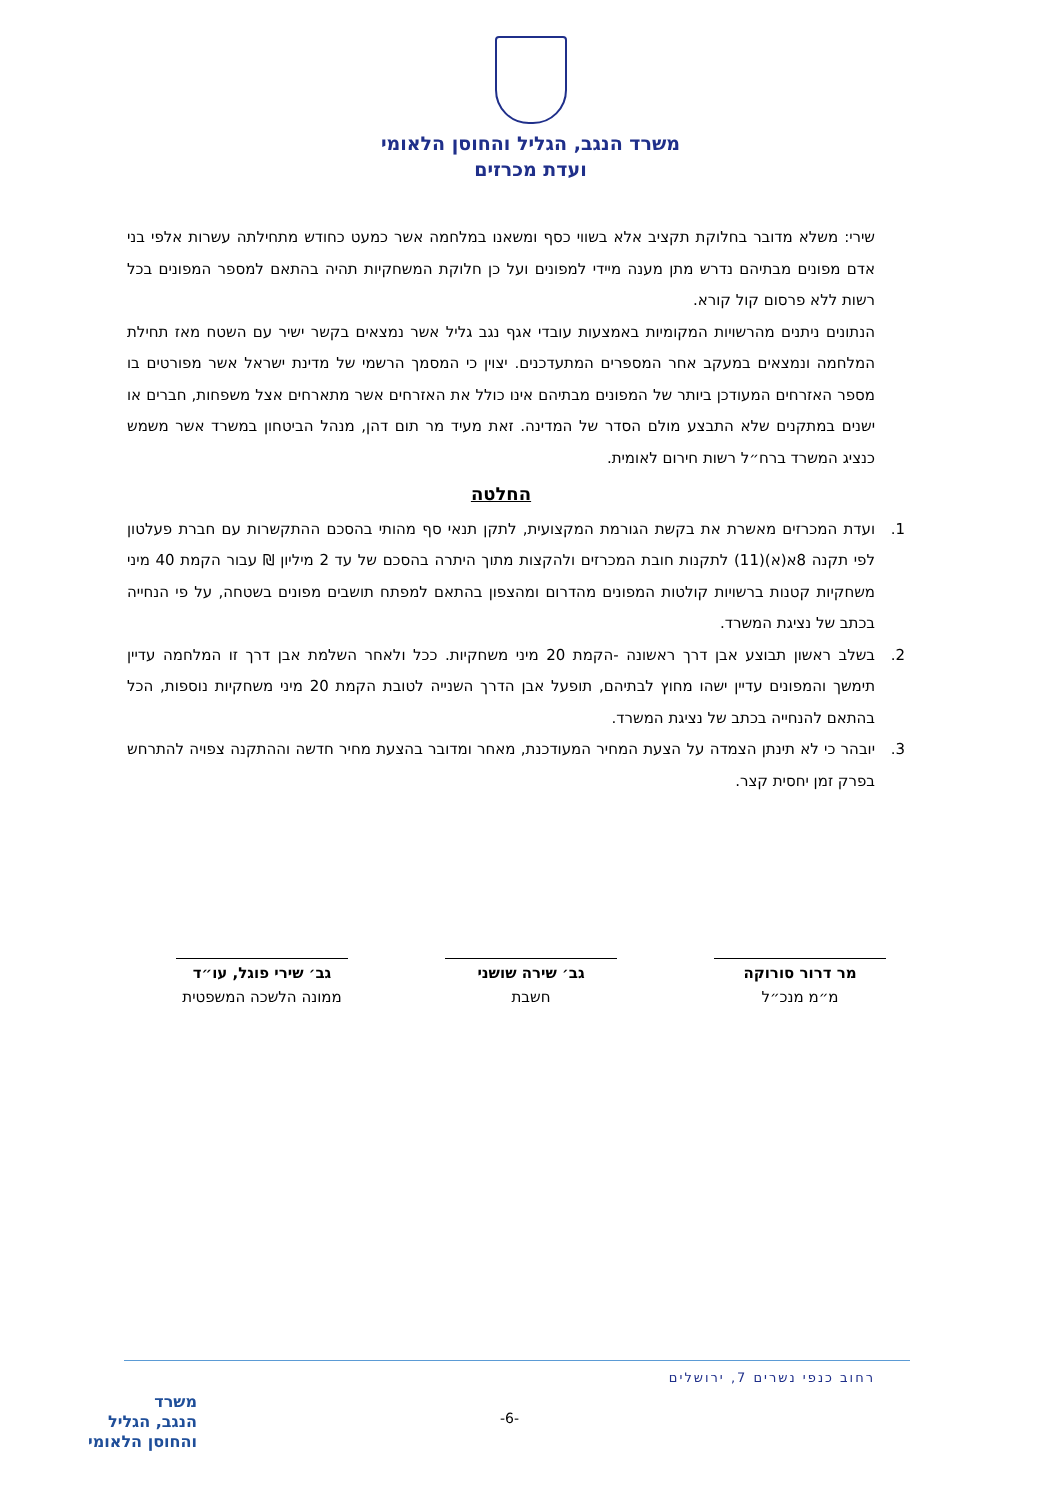משרד הנגב, הגליל והחוסן הלאומי
ועדת מכרזים
שירי: משלא מדובר בחלוקת תקציב אלא בשווי כסף ומשאנו במלחמה אשר כמעט כחודש מתחילתה עשרות אלפי בני אדם מפונים מבתיהם נדרש מתן מענה מיידי למפונים ועל כן חלוקת המשחקיות תהיה בהתאם למספר המפונים בכל רשות ללא פרסום קול קורא.
הנתונים ניתנים מהרשויות המקומיות באמצעות עובדי אגף נגב גליל אשר נמצאים בקשר ישיר עם השטח מאז תחילת המלחמה ונמצאים במעקב אחר המספרים המתעדכנים. יצוין כי המסמך הרשמי של מדינת ישראל אשר מפורטים בו מספר האזרחים המעודכן ביותר של המפונים מבתיהם אינו כולל את האזרחים אשר מתארחים אצל משפחות, חברים או ישנים במתקנים שלא התבצע מולם הסדר של המדינה. זאת מעיד מר תום דהן, מנהל הביטחון במשרד אשר משמש כנציג המשרד ברח״ל רשות חירום לאומית.
החלטה
1. ועדת המכרזים מאשרת את בקשת הגורמת המקצועית, לתקן תנאי סף מהותי בהסכם ההתקשרות עם חברת פעלטון לפי תקנה 8א(א)(11) לתקנות חובת המכרזים ולהקצות מתוך היתרה בהסכם של עד 2 מיליון ₪ עבור הקמת 40 מיני משחקיות קטנות ברשויות קולטות המפונים מהדרום ומהצפון בהתאם למפתח תושבים מפונים בשטחה, על פי הנחייה בכתב של נציגת המשרד.
2. בשלב ראשון תבוצע אבן דרך ראשונה -הקמת 20 מיני משחקיות. ככל ולאחר השלמת אבן דרך זו המלחמה עדיין תימשך והמפונים עדיין ישהו מחוץ לבתיהם, תופעל אבן הדרך השנייה לטובת הקמת 20 מיני משחקיות נוספות, הכל בהתאם להנחייה בכתב של נציגת המשרד.
3. יובהר כי לא תינתן הצמדה על הצעת המחיר המעודכנת, מאחר ומדובר בהצעת מחיר חדשה וההתקנה צפויה להתרחש בפרק זמן יחסית קצר.
מר דרור סורוקה
מ״מ מנכ״ל
גב׳ שירה שושני
חשבת
גב׳ שירי פוגל, עו״ד
ממונה הלשכה המשפטית
רחוב כנפי נשרים 7, ירושלים
-6-
משרד
הנגב, הגליל
והחוסן הלאומי